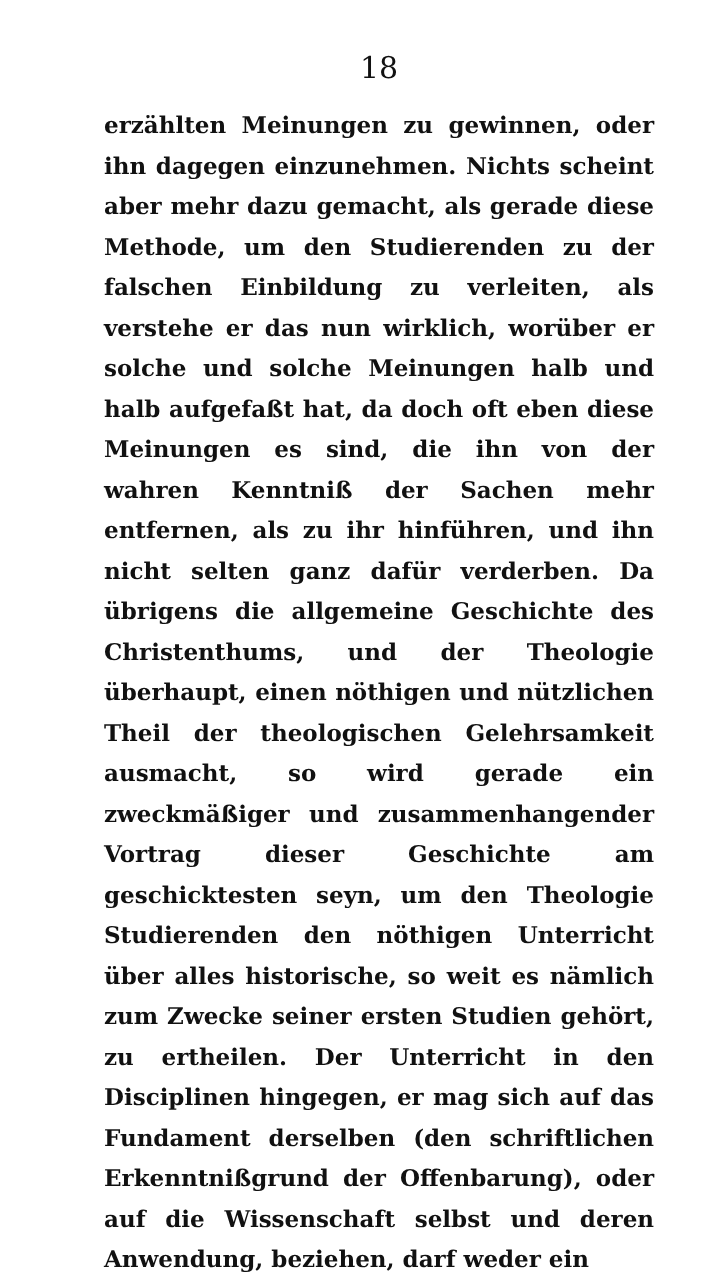18
erzählten Meinungen zu gewinnen, oder ihn da­gegen einzunehmen. Nichts scheint aber mehr dazu gemacht, als gerade diese Methode, um den Studierenden zu der falschen Einbildung zu ver­leiten, als verstehe er das nun wirklich, worüber er solche und solche Meinungen halb und halb aufgefaßt hat, da doch oft eben diese Meinungen es sind, die ihn von der wahren Kenntniß der Sachen mehr entfernen, als zu ihr hinführen, und ihn nicht selten ganz dafür verderben. Da übrigens die allgemeine Geschichte des Christen­thums, und der Theologie überhaupt, einen nö­thigen und nützlichen Theil der theologischen Gelehrsamkeit ausmacht, so wird gerade ein zweckmäßiger und zusammenhangender Vor­trag dieser Geschichte am geschicktesten seyn, um den Theologie Studierenden den nöthigen Unterricht über alles historische, so weit es näm­lich zum Zwecke seiner ersten Studien gehört, zu ertheilen. Der Unterricht in den Disciplinen hingegen, er mag sich auf das Fundament der­selben (den schriftlichen Erkenntnißgrund der Offenbarung), oder auf die Wissenschaft selbst und deren Anwendung, beziehen, darf weder ein